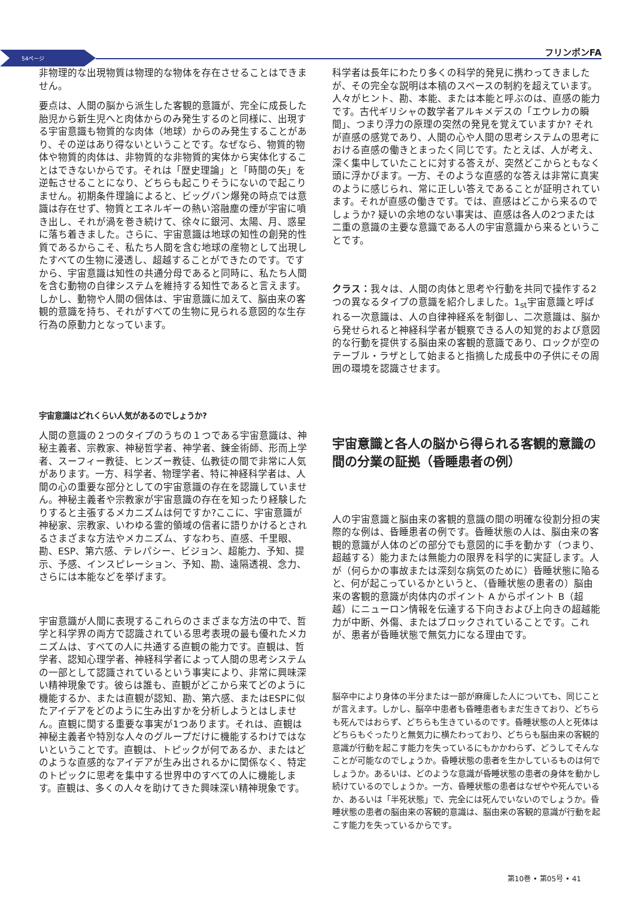54ページ フリンポンFA
非物理的な出現物質は物理的な物体を存在させることはできません。
要点は、人間の脳から派生した客観的意識が、完全に成長した胎児から新生児へと肉体からのみ発生するのと同様に、出現する宇宙意識も物質的な肉体（地球）からのみ発生することがあり、その逆はあり得ないということです。なぜなら、物質的物体や物質的肉体は、非物質的な非物質的実体から実体化することはできないからです。それは「歴史理論」と「時間の矢」を逆転させることになり、どちらも起こりそうにないので起こりません。初期条件理論によると、ビッグバン爆発の時点では意識は存在せず、物質とエネルギーの熱い溶融塵の煙が宇宙に噴き出し、それが渦を巻き続けて、徐々に銀河、太陽、月、惑星に落ち着きました。さらに、宇宙意識は地球の知性の創発的性質であるからこそ、私たち人間を含む地球の産物として出現したすべての生物に浸透し、超越することができたのです。ですから、宇宙意識は知性の共通分母であると同時に、私たち人間を含む動物の自律システムを維持する知性であると言えます。しかし、動物や人間の個体は、宇宙意識に加えて、脳由来の客観的意識を持ち、それがすべての生物に見られる意図的な生存行為の原動力となっています。
宇宙意識はどれくらい人気があるのでしょうか?
人間の意識の２つのタイプのうちの１つである宇宙意識は、神秘主義者、宗教家、神秘哲学者、神学者、錬金術師、形而上学者、スーフィー教徒、ヒンズー教徒、仏教徒の間で非常に人気があります。一方、科学者、物理学者、特に神経科学者は、人間の心の重要な部分としての宇宙意識の存在を認識していません。神秘主義者や宗教家が宇宙意識の存在を知ったり経験したりすると主張するメカニズムは何ですか?ここに、宇宙意識が神秘家、宗教家、いわゆる霊的領域の信者に語りかけるとされるさまざまな方法やメカニズム、すなわち、直感、千里眼、勘、ESP、第六感、テレパシー、ビジョン、超能力、予知、提示、予感、インスピレーション、予知、勘、遠隔透視、念力、さらには本能などを挙げます。
宇宙意識が人間に表現するこれらのさまざまな方法の中で、哲学と科学界の両方で認識されている思考表現の最も優れたメカニズムは、すべての人に共通する直観の能力です。直観は、哲学者、認知心理学者、神経科学者によって人間の思考システムの一部として認識されているという事実により、非常に興味深い精神現象です。彼らは誰も、直観がどこから来てどのように機能するか、または直観が認知、勘、第六感、またはESPに似たアイデアをどのように生み出すかを分析しようとはしません。直観に関する重要な事実が1つあります。それは、直観は神秘主義者や特別な人々のグループだけに機能するわけではないということです。直観は、トピックが何であるか、またはどのような直感的なアイデアが生み出されるかに関係なく、特定のトピックに思考を集中する世界中のすべての人に機能します。直観は、多くの人々を助けてきた興味深い精神現象です。
科学者は長年にわたり多くの科学的発見に携わってきましたが、その完全な説明は本稿のスペースの制約を超えています。人々がヒント、勘、本能、または本能と呼ぶのは、直感の能力です。古代ギリシャの数学者アルキメデスの「エウレカの瞬間」、つまり浮力の原理の突然の発見を覚えていますか? それが直感の感覚であり、人間の心や人間の思考システムの思考における直感の働きとまったく同じです。たとえば、人が考え、深く集中していたことに対する答えが、突然どこからともなく頭に浮かびます。一方、そのような直感的な答えは非常に真実のように感じられ、常に正しい答えであることが証明されています。それが直感の働きです。では、直感はどこから来るのでしょうか? 疑いの余地のない事実は、直感は各人の2つまたは二重の意識の主要な意識である人の宇宙意識から来るということです。
クラス：我々は、人間の肉体と思考や行動を共同で操作する2つの異なるタイプの意識を紹介しました。1<sub>st</sub>宇宙意識と呼ばれる一次意識は、人の自律神経系を制御し、二次意識は、脳から発せられると神経科学者が観察できる人の知覚的および意図的な行動を提供する脳由来の客観的意識であり、ロックが空のテーブル・ラザとして始まると指摘した成長中の子供にその周囲の環境を認識させます。
宇宙意識と各人の脳から得られる客観的意識の間の分業の証拠（昏睡患者の例）
人の宇宙意識と脳由来の客観的意識の間の明確な役割分担の実際的な例は、昏睡患者の例です。昏睡状態の人は、脳由来の客観的意識が人体のどの部分でも意図的に手を動かす（つまり、超越する）能力または無能力の限界を科学的に実証します。人が（何らかの事故または深刻な病気のために）昏睡状態に陥ると、何が起こっているかというと、（昏睡状態の患者の）脳由来の客観的意識が肉体内のポイント A からポイント B（超越）にニューロン情報を伝達する下向きおよび上向きの超越能力が中断、外傷、またはブロックされていることです。これが、患者が昏睡状態で無気力になる理由です。
脳卒中により身体の半分または一部が麻痺した人についても、同じことが言えます。しかし、脳卒中患者も昏睡患者もまだ生きており、どちらも死んではおらず、どちらも生きているのです。昏睡状態の人と死体はどちらもぐったりと無気力に横たわっており、どちらも脳由来の客観的意識が行動を起こす能力を失っているにもかかわらず、どうしてそんなことが可能なのでしょうか。昏睡状態の患者を生かしているものは何でしょうか。あるいは、どのような意識が昏睡状態の患者の身体を動かし続けているのでしょうか。一方、昏睡状態の患者はなぜやや死んでいるか、あるいは「半死状態」で、完全には死んでいないのでしょうか。昏睡状態の患者の脳由来の客観的意識は、脳由来の客観的意識が行動を起こす能力を失っているからです。
第10巻 • 第05号 • 41